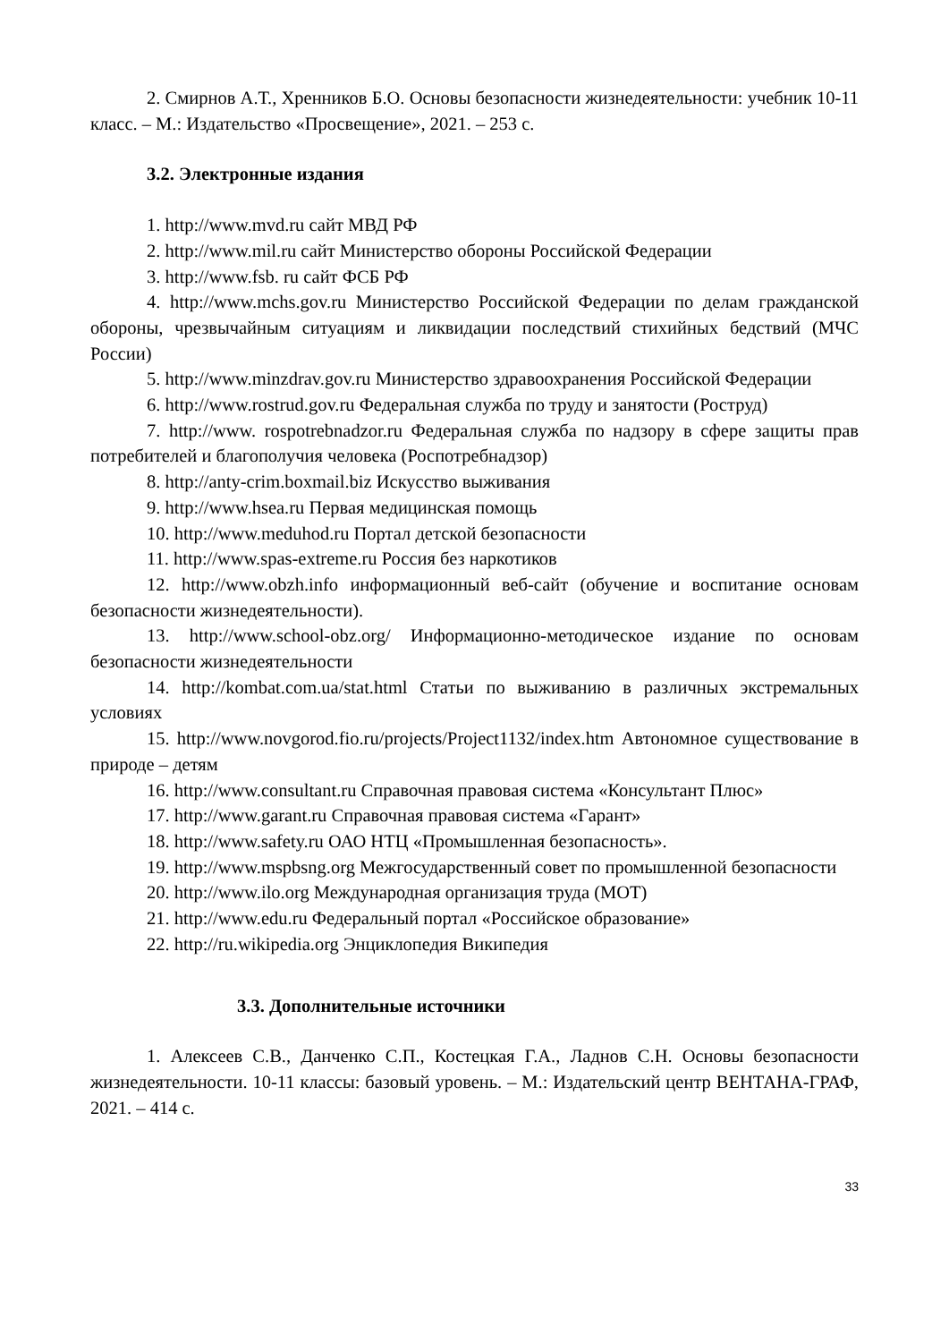2. Смирнов А.Т., Хренников Б.О. Основы безопасности жизнедеятельности: учебник 10-11 класс. – М.: Издательство «Просвещение», 2021. – 253 с.
3.2. Электронные издания
1. http://www.mvd.ru сайт МВД РФ
2. http://www.mil.ru сайт Министерство обороны Российской Федерации
3. http://www.fsb. ru сайт ФСБ РФ
4. http://www.mchs.gov.ru Министерство Российской Федерации по делам гражданской обороны, чрезвычайным ситуациям и ликвидации последствий стихийных бедствий (МЧС России)
5. http://www.minzdrav.gov.ru Министерство здравоохранения Российской Федерации
6. http://www.rostrud.gov.ru Федеральная служба по труду и занятости (Роструд)
7. http://www. rospotrebnadzor.ru Федеральная служба по надзору в сфере защиты прав потребителей и благополучия человека (Роспотребнадзор)
8. http://anty-crim.boxmail.biz Искусство выживания
9. http://www.hsea.ru Первая медицинская помощь
10. http://www.meduhod.ru Портал детской безопасности
11. http://www.spas-extreme.ru Россия без наркотиков
12. http://www.obzh.info информационный веб-сайт (обучение и воспитание основам безопасности жизнедеятельности).
13. http://www.school-obz.org/ Информационно-методическое издание по основам безопасности жизнедеятельности
14. http://kombat.com.ua/stat.html Статьи по выживанию в различных экстремальных условиях
15. http://www.novgorod.fio.ru/projects/Project1132/index.htm Автономное существование в природе – детям
16. http://www.consultant.ru Справочная правовая система «Консультант Плюс»
17. http://www.garant.ru Справочная правовая система «Гарант»
18. http://www.safety.ru ОАО НТЦ «Промышленная безопасность».
19. http://www.mspbsng.org Межгосударственный совет по промышленной безопасности
20. http://www.ilo.org Международная организация труда (МОТ)
21. http://www.edu.ru Федеральный портал «Российское образование»
22. http://ru.wikipedia.org Энциклопедия Википедия
3.3. Дополнительные источники
1. Алексеев С.В., Данченко С.П., Костецкая Г.А., Ладнов С.Н. Основы безопасности жизнедеятельности. 10-11 классы: базовый уровень. – М.: Издательский центр ВЕНТАНА-ГРАФ, 2021. – 414 с.
33